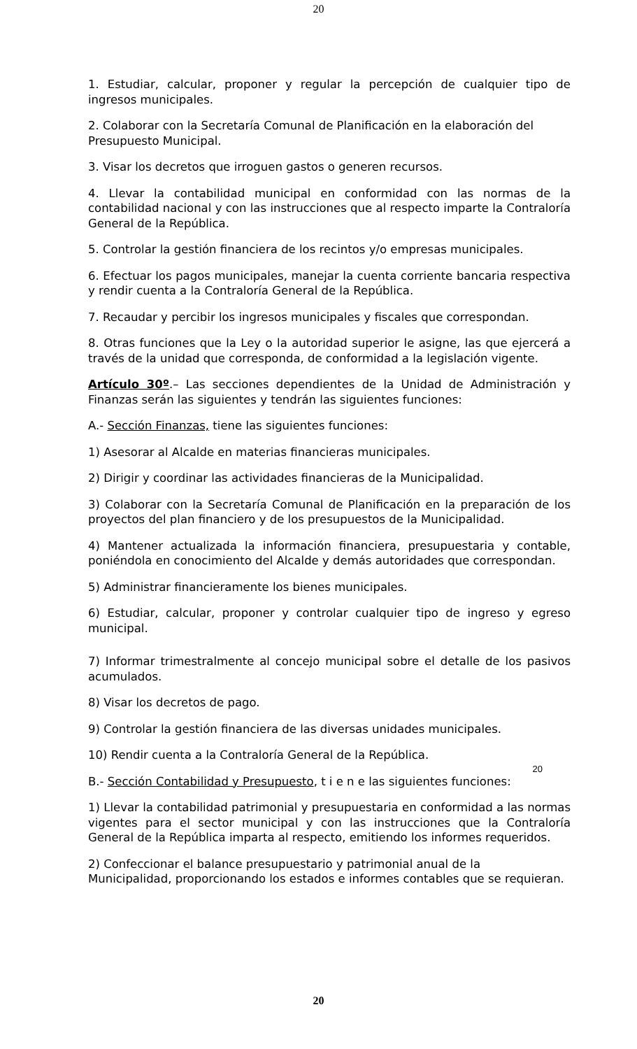20
1. Estudiar, calcular, proponer y regular la percepción de cualquier tipo de ingresos municipales.
2. Colaborar con la Secretaría Comunal de Planificación en la elaboración del
Presupuesto Municipal.
3. Visar los decretos que irroguen gastos o generen recursos.
4. Llevar la contabilidad municipal en conformidad con las normas de la contabilidad nacional y con las instrucciones que al respecto imparte la Contraloría General de la República.
5. Controlar la gestión financiera de los recintos y/o empresas municipales.
6. Efectuar los pagos municipales, manejar la cuenta corriente bancaria respectiva y rendir cuenta a la Contraloría General de la República.
7. Recaudar y percibir los ingresos municipales y fiscales que correspondan.
8. Otras funciones que la Ley o la autoridad superior le asigne, las que ejercerá a través de la unidad que corresponda, de conformidad a la legislación vigente.
Artículo 30º.– Las secciones dependientes de la Unidad de Administración y Finanzas serán las siguientes y tendrán las siguientes funciones:
A.- Sección Finanzas, tiene las siguientes funciones:
1) Asesorar al Alcalde en materias financieras municipales.
2) Dirigir y coordinar las actividades financieras de la Municipalidad.
3) Colaborar con la Secretaría Comunal de Planificación en la preparación de los proyectos del plan financiero y de los presupuestos de la Municipalidad.
4) Mantener actualizada la información financiera, presupuestaria y contable, poniéndola en conocimiento del Alcalde y demás autoridades que correspondan.
5) Administrar financieramente los bienes municipales.
6) Estudiar, calcular, proponer y controlar cualquier tipo de ingreso y egreso municipal.
7) Informar trimestralmente al concejo municipal sobre el detalle de los pasivos acumulados.
8) Visar los decretos de pago.
9) Controlar la gestión financiera de las diversas unidades municipales.
10) Rendir cuenta a la Contraloría General de la República.
20
B.- Sección Contabilidad y Presupuesto, t i e n e las siguientes funciones:
1) Llevar la contabilidad patrimonial y presupuestaria en conformidad a las normas vigentes para el sector municipal y con las instrucciones que la Contraloría General de la República imparta al respecto, emitiendo los informes requeridos.
2) Confeccionar el balance presupuestario y patrimonial anual de la
Municipalidad, proporcionando los estados e informes contables que se requieran.
20